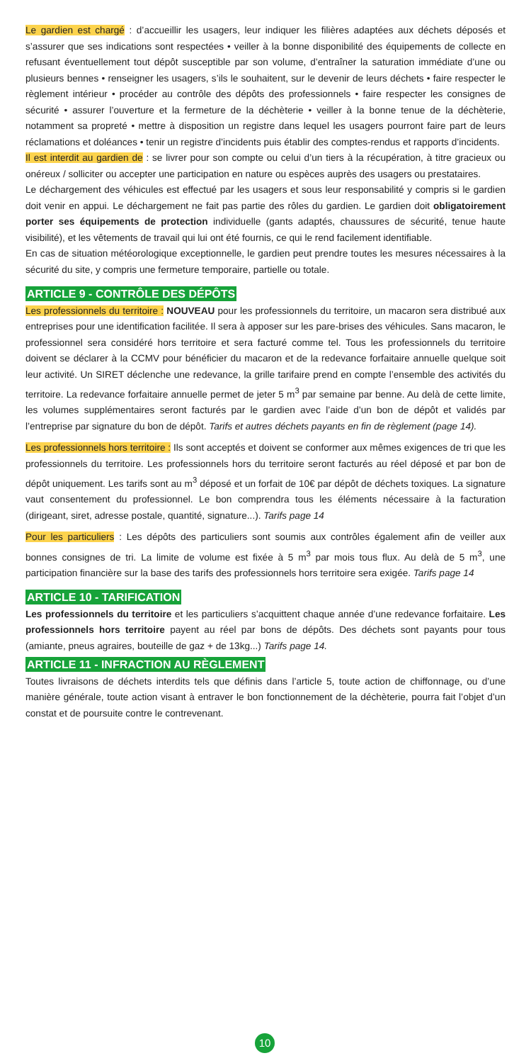Le gardien est chargé : d’accueillir les usagers, leur indiquer les filières adaptées aux déchets déposés et s’assurer que ses indications sont respectées • veiller à la bonne disponibilité des équipements de collecte en refusant éventuellement tout dépôt susceptible par son volume, d’entraîner la saturation immédiate d’une ou plusieurs bennes • renseigner les usagers, s’ils le souhaitent, sur le devenir de leurs déchets • faire respecter le règlement intérieur • procéder au contrôle des dépôts des professionnels • faire respecter les consignes de sécurité • assurer l’ouverture et la fermeture de la déchèterie • veiller à la bonne tenue de la déchèterie, notamment sa propreté • mettre à disposition un registre dans lequel les usagers pourront faire part de leurs réclamations et doléances • tenir un registre d’incidents puis établir des comptes-rendus et rapports d’incidents.
Il est interdit au gardien de : se livrer pour son compte ou celui d’un tiers à la récupération, à titre gracieux ou onéreux / solliciter ou accepter une participation en nature ou espèces auprès des usagers ou prestataires.
Le déchargement des véhicules est effectué par les usagers et sous leur responsabilité y compris si le gardien doit venir en appui. Le déchargement ne fait pas partie des rôles du gardien. Le gardien doit obligatoirement porter ses équipements de protection individuelle (gants adaptés, chaussures de sécurité, tenue haute visibilité), et les vêtements de travail qui lui ont été fournis, ce qui le rend facilement identifiable.
En cas de situation météorologique exceptionnelle, le gardien peut prendre toutes les mesures nécessaires à la sécurité du site, y compris une fermeture temporaire, partielle ou totale.
ARTICLE 9 - CONTRÔLE DES DÉPÔTS
Les professionnels du territoire : NOUVEAU pour les professionnels du territoire, un macaron sera distribué aux entreprises pour une identification facilitée. Il sera à apposer sur les pare-brises des véhicules. Sans macaron, le professionnel sera considéré hors territoire et sera facturé comme tel. Tous les professionnels du territoire doivent se déclarer à la CCMV pour bénéficier du macaron et de la redevance forfaitaire annuelle quelque soit leur activité. Un SIRET déclenche une redevance, la grille tarifaire prend en compte l’ensemble des activités du territoire. La redevance forfaitaire annuelle permet de jeter 5 m<sup>3</sup> par semaine par benne. Au delà de cette limite, les volumes supplémentaires seront facturés par le gardien avec l’aide d’un bon de dépôt et validés par l’entreprise par signature du bon de dépôt. Tarifs et autres déchets payants en fin de règlement (page 14).
Les professionnels hors territoire : Ils sont acceptés et doivent se conformer aux mêmes exigences de tri que les professionnels du territoire. Les professionnels hors du territoire seront facturés au réel déposé et par bon de dépôt uniquement. Les tarifs sont au m<sup>3</sup> déposé et un forfait de 10€ par dépôt de déchets toxiques. La signature vaut consentement du professionnel. Le bon comprendra tous les éléments nécessaire à la facturation (dirigeant, siret, adresse postale, quantité, signature...). Tarifs page 14
Pour les particuliers : Les dépôts des particuliers sont soumis aux contrôles également afin de veiller aux bonnes consignes de tri. La limite de volume est fixée à 5 m<sup>3</sup> par mois tous flux. Au delà de 5 m<sup>3</sup>, une participation financière sur la base des tarifs des professionnels hors territoire sera exigée. Tarifs page 14
ARTICLE 10 - TARIFICATION
Les professionnels du territoire et les particuliers s’acquittent chaque année d’une redevance forfaitaire. Les professionnels hors territoire payent au réel par bons de dépôts. Des déchets sont payants pour tous (amiante, pneus agraires, bouteille de gaz + de 13kg...) Tarifs page 14.
ARTICLE 11 - INFRACTION AU RÈGLEMENT
Toutes livraisons de déchets interdits tels que définis dans l’article 5, toute action de chiffonnage, ou d’une manière générale, toute action visant à entraver le bon fonctionnement de la déchèterie, pourra fait l’objet d’un constat et de poursuite contre le contrevenant.
10